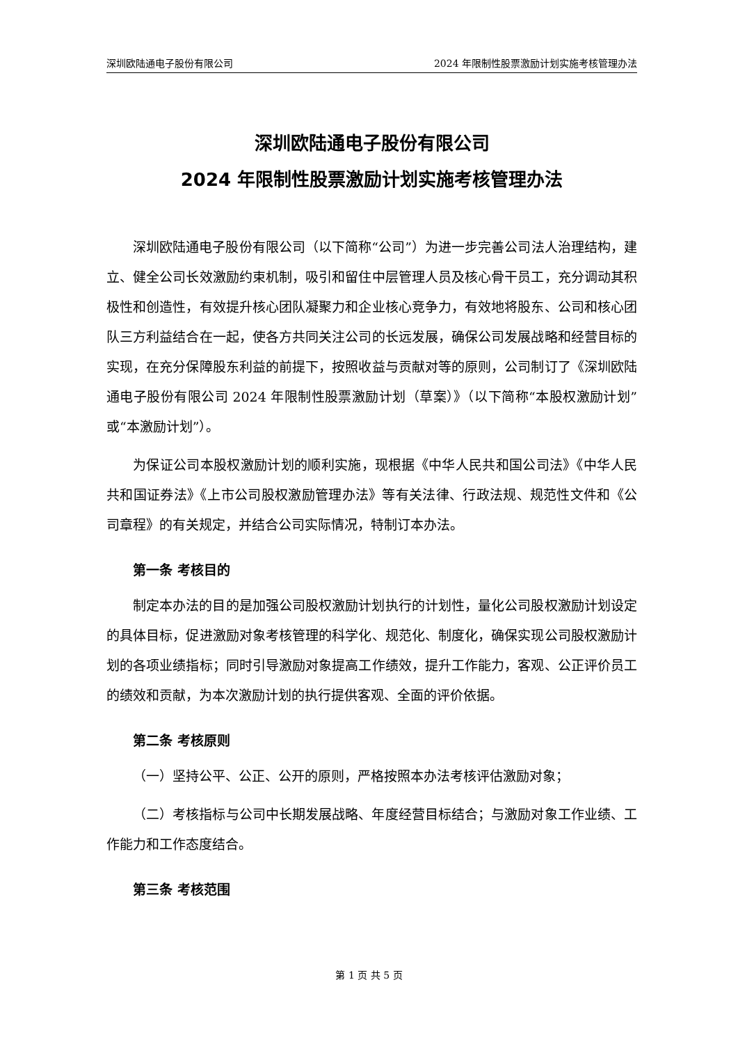深圳欧陆通电子股份有限公司 2024 年限制性股票激励计划实施考核管理办法
深圳欧陆通电子股份有限公司
2024 年限制性股票激励计划实施考核管理办法
深圳欧陆通电子股份有限公司（以下简称“公司”）为进一步完善公司法人治理结构，建立、健全公司长效激励约束机制，吸引和留住中层管理人员及核心骨干员工，充分调动其积极性和创造性，有效提升核心团队凝聚力和企业核心竞争力，有效地将股东、公司和核心团队三方利益结合在一起，使各方共同关注公司的长远发展，确保公司发展战略和经营目标的实现，在充分保障股东利益的前提下，按照收益与贡献对等的原则，公司制订了《深圳欧陆通电子股份有限公司 2024 年限制性股票激励计划（草案）》（以下简称“本股权激励计划”或“本激励计划”）。
为保证公司本股权激励计划的顺利实施，现根据《中华人民共和国公司法》《中华人民共和国证券法》《上市公司股权激励管理办法》等有关法律、行政法规、规范性文件和《公司章程》的有关规定，并结合公司实际情况，特制订本办法。
第一条 考核目的
制定本办法的目的是加强公司股权激励计划执行的计划性，量化公司股权激励计划设定的具体目标，促进激励对象考核管理的科学化、规范化、制度化，确保实现公司股权激励计划的各项业绩指标；同时引导激励对象提高工作绩效，提升工作能力，客观、公正评价员工的绩效和贡献，为本次激励计划的执行提供客观、全面的评价依据。
第二条 考核原则
（一）坚持公平、公正、公开的原则，严格按照本办法考核评估激励对象；
（二）考核指标与公司中长期发展战略、年度经营目标结合；与激励对象工作业绩、工作能力和工作态度结合。
第三条 考核范围
第 1 页 共 5 页